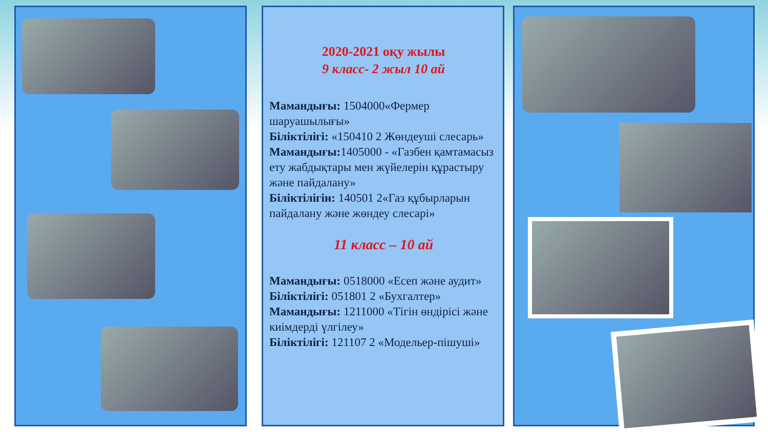2020-2021 оқу жылы
9 класс- 2 жыл 10 ай
Мамандығы: 1504000«Фермер шаруашылығы»
Біліктілігі: «150410 2 Жөндеуші слесарь»
Мамандығы: 1405000 - «Газбен қамтамасыз ету жабдықтары мен жүйелерін құрастыру және пайдалану»
Біліктілігін: 140501 2«Газ құбырларын пайдалану және жөндеу слесарі»
11 класс – 10 ай
Мамандығы: 0518000 «Есеп және аудит»
Біліктілігі: 051801 2 «Бухгалтер»
Мамандығы: 1211000 «Тігін өндірісі және киімдерді үлгілеу»
Біліктілігі: 121107 2 «Модельер-пішуші»